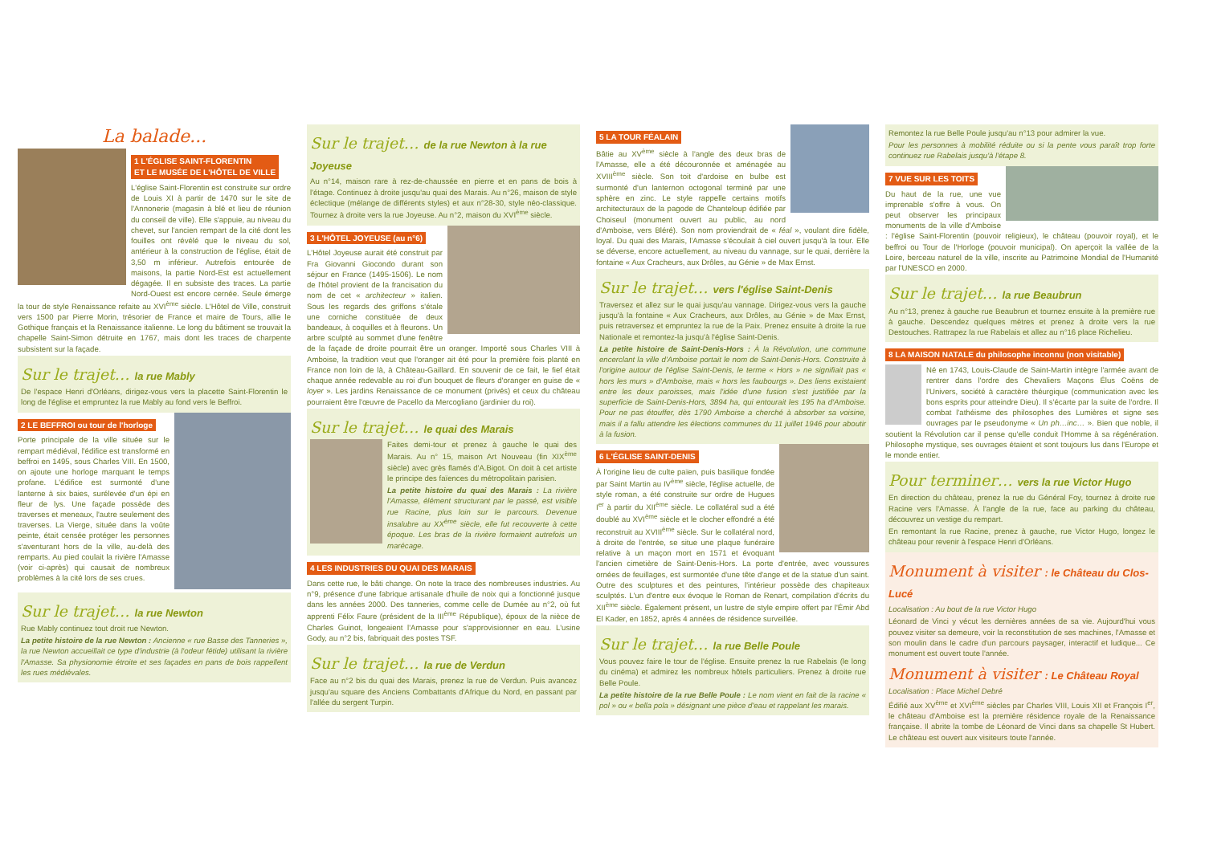La balade...
1 L'ÉGLISE SAINT-FLORENTIN
ET LE MUSÉE DE L'HÔTEL DE VILLE
L'église Saint-Florentin est construite sur ordre de Louis XI à partir de 1470 sur le site de l'Annonerie (magasin à blé et lieu de réunion du conseil de ville). Elle s'appuie, au niveau du chevet, sur l'ancien rempart de la cité dont les fouilles ont révélé que le niveau du sol, antérieur à la construction de l'église, était de 3,50 m inférieur. Autrefois entourée de maisons, la partie Nord-Est est actuellement dégagée. Il en subsiste des traces. La partie Nord-Ouest est encore cernée. Seule émerge la tour de style Renaissance refaite au XVI<sup>ème</sup> siècle. L'Hôtel de Ville, construit vers 1500 par Pierre Morin, trésorier de France et maire de Tours, allie le Gothique français et la Renaissance italienne. Le long du bâtiment se trouvait la chapelle Saint-Simon détruite en 1767, mais dont les traces de charpente subsistent sur la façade.
Sur le trajet… la rue Mably
De l'espace Henri d'Orléans, dirigez-vous vers la placette Saint-Florentin le long de l'église et empruntez la rue Mably au fond vers le Beffroi.
2 LE BEFFROI ou tour de l'horloge
Porte principale de la ville située sur le rempart médiéval, l'édifice est transformé en beffroi en 1495, sous Charles VIII. En 1500, on ajoute une horloge marquant le temps profane. L'édifice est surmonté d'une lanterne à six baies, surélevée d'un épi en fleur de lys. Une façade possède des traverses et meneaux, l'autre seulement des traverses. La Vierge, située dans la voûte peinte, était censée protéger les personnes s'aventurant hors de la ville, au-delà des remparts. Au pied coulait la rivière l'Amasse (voir ci-après) qui causait de nombreux problèmes à la cité lors de ses crues.
Sur le trajet… la rue Newton
Rue Mably continuez tout droit rue Newton.
La petite histoire de la rue Newton : Ancienne « rue Basse des Tanneries », la rue Newton accueillait ce type d'industrie (à l'odeur fétide) utilisant la rivière l'Amasse. Sa physionomie étroite et ses façades en pans de bois rappellent les rues médiévales.
Sur le trajet… de la rue Newton à la rue Joyeuse
Au n°14, maison rare à rez-de-chaussée en pierre et en pans de bois à l'étage. Continuez à droite jusqu'au quai des Marais. Au n°26, maison de style éclectique (mélange de différents styles) et aux n°28-30, style néo-classique. Tournez à droite vers la rue Joyeuse. Au n°2, maison du XVI<sup>ème</sup> siècle.
3 L'HÔTEL JOYEUSE (au n°6)
L'Hôtel Joyeuse aurait été construit par Fra Giovanni Giocondo durant son séjour en France (1495-1506). Le nom de l'hôtel provient de la francisation du nom de cet « architecteur » italien. Sous les regards des griffons s'étale une corniche constituée de deux bandeaux, à coquilles et à fleurons. Un arbre sculpté au sommet d'une fenêtre de la façade de droite pourrait être un oranger. Importé sous Charles VIII à Amboise, la tradition veut que l'oranger ait été pour la première fois planté en France non loin de là, à Château-Gaillard. En souvenir de ce fait, le fief était chaque année redevable au roi d'un bouquet de fleurs d'oranger en guise de « loyer ». Les jardins Renaissance de ce monument (privés) et ceux du château pourraient être l'œuvre de Pacello da Mercogliano (jardinier du roi).
Sur le trajet… le quai des Marais
Faites demi-tour et prenez à gauche le quai des Marais. Au n° 15, maison Art Nouveau (fin XIX<sup>ème</sup> siècle) avec grès flamés d'A.Bigot. On doit à cet artiste le principe des faïences du métropolitain parisien.
La petite histoire du quai des Marais : La rivière l'Amasse, élément structurant par le passé, est visible rue Racine, plus loin sur le parcours. Devenue insalubre au XX<sup>ème</sup> siècle, elle fut recouverte à cette époque. Les bras de la rivière formaient autrefois un marécage.
4 LES INDUSTRIES DU QUAI DES MARAIS
Dans cette rue, le bâti change. On note la trace des nombreuses industries. Au n°9, présence d'une fabrique artisanale d'huile de noix qui a fonctionné jusque dans les années 2000. Des tanneries, comme celle de Dumée au n°2, où fut apprenti Félix Faure (président de la III<sup>ème</sup> République), époux de la nièce de Charles Guinot, longeaient l'Amasse pour s'approvisionner en eau. L'usine Gody, au n°2 bis, fabriquait des postes TSF.
Sur le trajet… la rue de Verdun
Face au n°2 bis du quai des Marais, prenez la rue de Verdun. Puis avancez jusqu'au square des Anciens Combattants d'Afrique du Nord, en passant par l'allée du sergent Turpin.
5 LA TOUR FÉALAIN
Bâtie au XV<sup>ème</sup> siècle à l'angle des deux bras de l'Amasse, elle a été découronnée et aménagée au XVIII<sup>ème</sup> siècle. Son toit d'ardoise en bulbe est surmonté d'un lanternon octogonal terminé par une sphère en zinc. Le style rappelle certains motifs architecturaux de la pagode de Chanteloup édifiée par Choiseul (monument ouvert au public, au nord d'Amboise, vers Bléré). Son nom proviendrait de « féal », voulant dire fidèle, loyal. Du quai des Marais, l'Amasse s'écoulait à ciel ouvert jusqu'à la tour. Elle se déverse, encore actuellement, au niveau du vannage, sur le quai, derrière la fontaine « Aux Cracheurs, aux Drôles, au Génie » de Max Ernst.
Sur le trajet… vers l'église Saint-Denis
Traversez et allez sur le quai jusqu'au vannage. Dirigez-vous vers la gauche jusqu'à la fontaine « Aux Cracheurs, aux Drôles, au Génie » de Max Ernst, puis retraversez et empruntez la rue de la Paix. Prenez ensuite à droite la rue Nationale et remontez-la jusqu'à l'église Saint-Denis.
La petite histoire de Saint-Denis-Hors : À la Révolution, une commune encerclant la ville d'Amboise portait le nom de Saint-Denis-Hors. Construite à l'origine autour de l'église Saint-Denis, le terme « Hors » ne signifiait pas « hors les murs » d'Amboise, mais « hors les faubourgs ». Des liens existaient entre les deux paroisses, mais l'idée d'une fusion s'est justifiée par la superficie de Saint-Denis-Hors, 3894 ha, qui entourait les 195 ha d'Amboise. Pour ne pas étouffer, dès 1790 Amboise a cherché à absorber sa voisine, mais il a fallu attendre les élections communes du 11 juillet 1946 pour aboutir à la fusion.
6 L'ÉGLISE SAINT-DENIS
À l'origine lieu de culte païen, puis basilique fondée par Saint Martin au IV<sup>ème</sup> siècle, l'église actuelle, de style roman, a été construite sur ordre de Hugues I<sup>er</sup> à partir du XII<sup>ème</sup> siècle. Le collatéral sud a été doublé au XVI<sup>ème</sup> siècle et le clocher effondré a été reconstruit au XVIII<sup>ème</sup> siècle. Sur le collatéral nord, à droite de l'entrée, se situe une plaque funéraire relative à un maçon mort en 1571 et évoquant l'ancien cimetière de Saint-Denis-Hors. La porte d'entrée, avec voussures ornées de feuillages, est surmontée d'une tête d'ange et de la statue d'un saint. Outre des sculptures et des peintures, l'intérieur possède des chapiteaux sculptés. L'un d'entre eux évoque le Roman de Renart, compilation d'écrits du XII<sup>ème</sup> siècle. Également présent, un lustre de style empire offert par l'Émir Abd El Kader, en 1852, après 4 années de résidence surveillée.
Sur le trajet… la rue Belle Poule
Vous pouvez faire le tour de l'église. Ensuite prenez la rue Rabelais (le long du cinéma) et admirez les nombreux hôtels particuliers. Prenez à droite rue Belle Poule.
La petite histoire de la rue Belle Poule : Le nom vient en fait de la racine « pol » ou « bella pola » désignant une pièce d'eau et rappelant les marais.
Remontez la rue Belle Poule jusqu'au n°13 pour admirer la vue.
Pour les personnes à mobilité réduite ou si la pente vous paraît trop forte continuez rue Rabelais jusqu'à l'étape 8.
7 VUE SUR LES TOITS
Du haut de la rue, une vue imprenable s'offre à vous. On peut observer les principaux monuments de la ville d'Amboise : l'église Saint-Florentin (pouvoir religieux), le château (pouvoir royal), et le beffroi ou Tour de l'Horloge (pouvoir municipal). On aperçoit la vallée de la Loire, berceau naturel de la ville, inscrite au Patrimoine Mondial de l'Humanité par l'UNESCO en 2000.
Sur le trajet… la rue Beaubrun
Au n°13, prenez à gauche rue Beaubrun et tournez ensuite à la première rue à gauche. Descendez quelques mètres et prenez à droite vers la rue Destouches. Rattrapez la rue Rabelais et allez au n°16 place Richelieu.
8 LA MAISON NATALE du philosophe inconnu (non visitable)
Né en 1743, Louis-Claude de Saint-Martin intègre l'armée avant de rentrer dans l'ordre des Chevaliers Maçons Élus Coëns de l'Univers, société à caractère théurgique (communication avec les bons esprits pour atteindre Dieu). Il s'écarte par la suite de l'ordre. Il combat l'athéisme des philosophes des Lumières et signe ses ouvrages par le pseudonyme « Un ph…inc… ». Bien que noble, il soutient la Révolution car il pense qu'elle conduit l'Homme à sa régénération. Philosophe mystique, ses ouvrages étaient et sont toujours lus dans l'Europe et le monde entier.
Pour terminer… vers la rue Victor Hugo
En direction du château, prenez la rue du Général Foy, tournez à droite rue Racine vers l'Amasse. À l'angle de la rue, face au parking du château, découvrez un vestige du rempart.
En remontant la rue Racine, prenez à gauche, rue Victor Hugo, longez le château pour revenir à l'espace Henri d'Orléans.
Monument à visiter : le Château du Clos-Lucé
Localisation : Au bout de la rue Victor Hugo
Léonard de Vinci y vécut les dernières années de sa vie. Aujourd'hui vous pouvez visiter sa demeure, voir la reconstitution de ses machines, l'Amasse et son moulin dans le cadre d'un parcours paysager, interactif et ludique... Ce monument est ouvert toute l'année.
Monument à visiter : Le Château Royal
Localisation : Place Michel Debré
Édifié aux XV<sup>ème</sup> et XVI<sup>ème</sup> siècles par Charles VIII, Louis XII et François I<sup>er</sup>, le château d'Amboise est la première résidence royale de la Renaissance française. Il abrite la tombe de Léonard de Vinci dans sa chapelle St Hubert. Le château est ouvert aux visiteurs toute l'année.